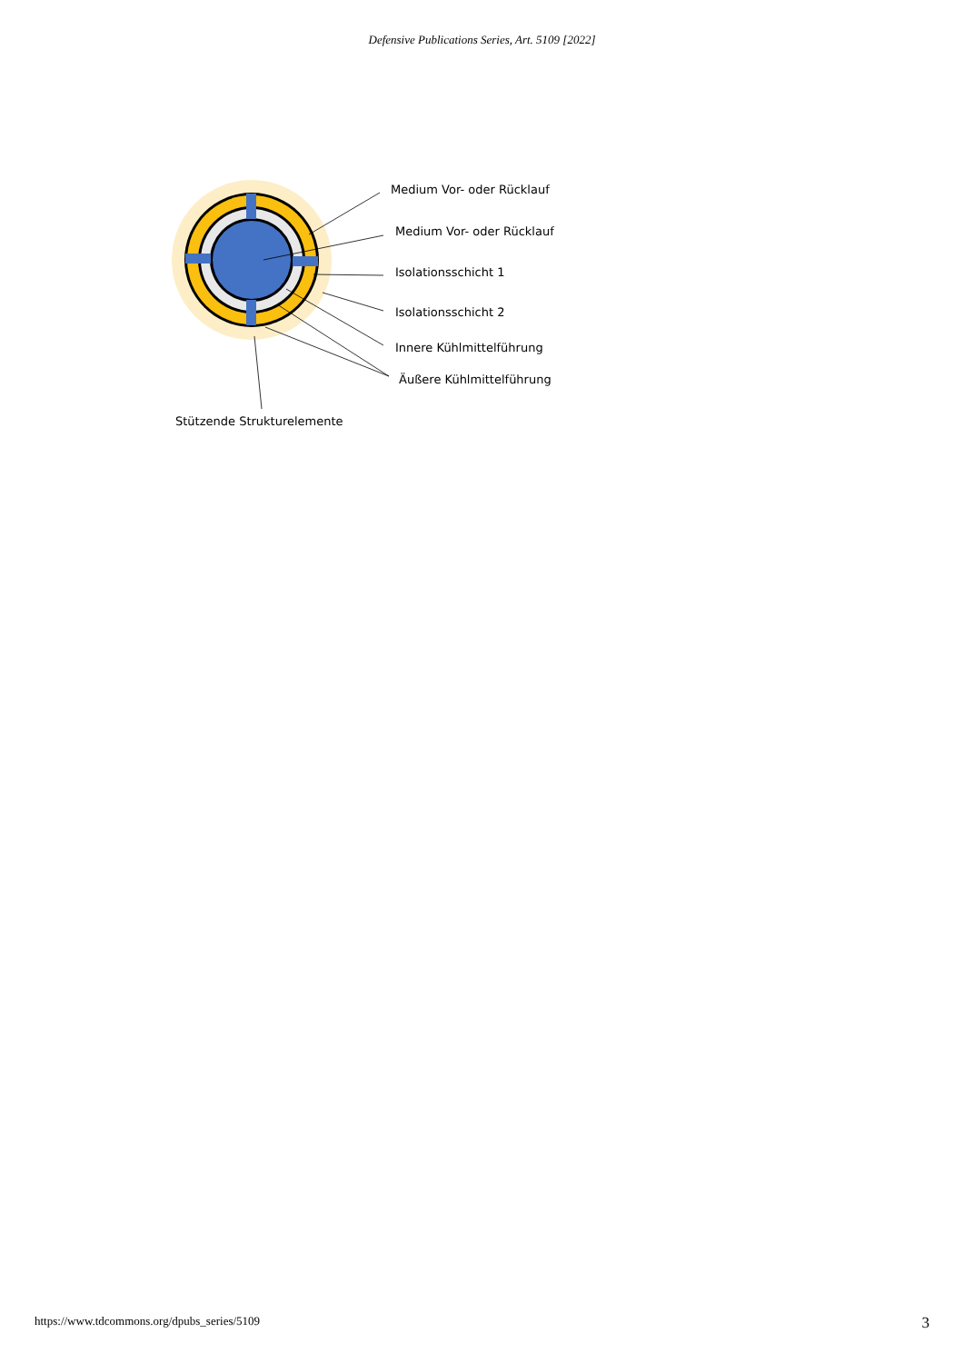Defensive Publications Series, Art. 5109 [2022]
Medium Vor- oder Rücklauf
Medium Vor- oder Rücklauf
Isolationsschicht 1
Isolationsschicht 2
Innere Kühlmittelführung
Äußere Kühlmittelführung
Stützende Strukturelemente
https://www.tdcommons.org/dpubs_series/5109 3